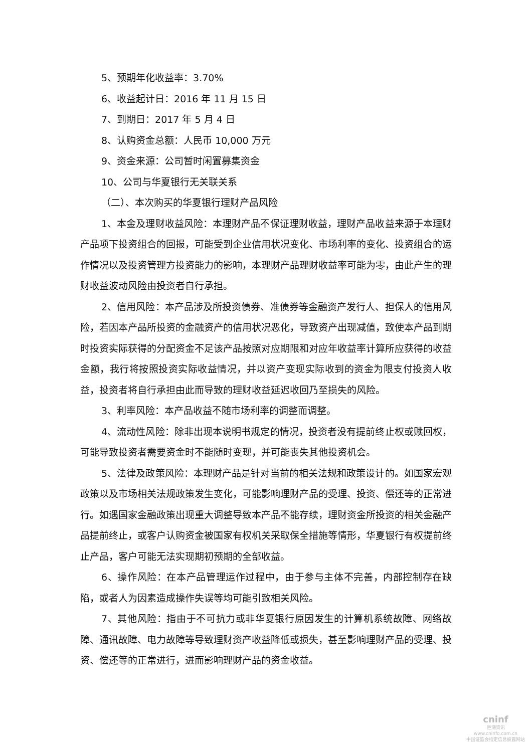5、预期年化收益率：3.70%
6、收益起计日：2016 年 11 月 15 日
7、到期日：2017 年 5 月 4 日
8、认购资金总额：人民币 10,000 万元
9、资金来源：公司暂时闲置募集资金
10、公司与华夏银行无关联关系
（二）、本次购买的华夏银行理财产品风险
1、本金及理财收益风险：本理财产品不保证理财收益，理财产品收益来源于本理财产品项下投资组合的回报，可能受到企业信用状况变化、市场利率的变化、投资组合的运作情况以及投资管理方投资能力的影响，本理财产品理财收益率可能为零，由此产生的理财收益波动风险由投资者自行承担。
2、信用风险：本产品涉及所投资债券、准债券等金融资产发行人、担保人的信用风险，若因本产品所投资的金融资产的信用状况恶化，导致资产出现减值，致使本产品到期时投资实际获得的分配资金不足该产品按照对应期限和对应年收益率计算所应获得的收益金额，我行将按照投资实际收益情况，并以资产变现实际收到的资金为限支付投资人收益，投资者将自行承担由此而导致的理财收益延迟收回乃至损失的风险。
3、利率风险：本产品收益不随市场利率的调整而调整。
4、流动性风险：除非出现本说明书规定的情况，投资者没有提前终止权或赎回权，可能导致投资者需要资金时不能随时变现，并可能丧失其他投资机会。
5、法律及政策风险：本理财产品是针对当前的相关法规和政策设计的。如国家宏观政策以及市场相关法规政策发生变化，可能影响理财产品的受理、投资、偿还等的正常进行。如遇国家金融政策出现重大调整导致本产品不能存续，理财资金所投资的相关金融产品提前终止，或客户认购资金被国家有权机关采取保全措施等情形，华夏银行有权提前终止产品，客户可能无法实现期初预期的全部收益。
6、操作风险：在本产品管理运作过程中，由于参与主体不完善，内部控制存在缺陷，或者人为因素造成操作失误等均可能引致相关风险。
7、其他风险：指由于不可抗力或非华夏银行原因发生的计算机系统故障、网络故障、通讯故障、电力故障等导致理财资产收益降低或损失，甚至影响理财产品的受理、投资、偿还等的正常进行，进而影响理财产品的资金收益。
cninf
巨潮资讯
www.cninfo.com.cn
中国证监会指定信息披露网站